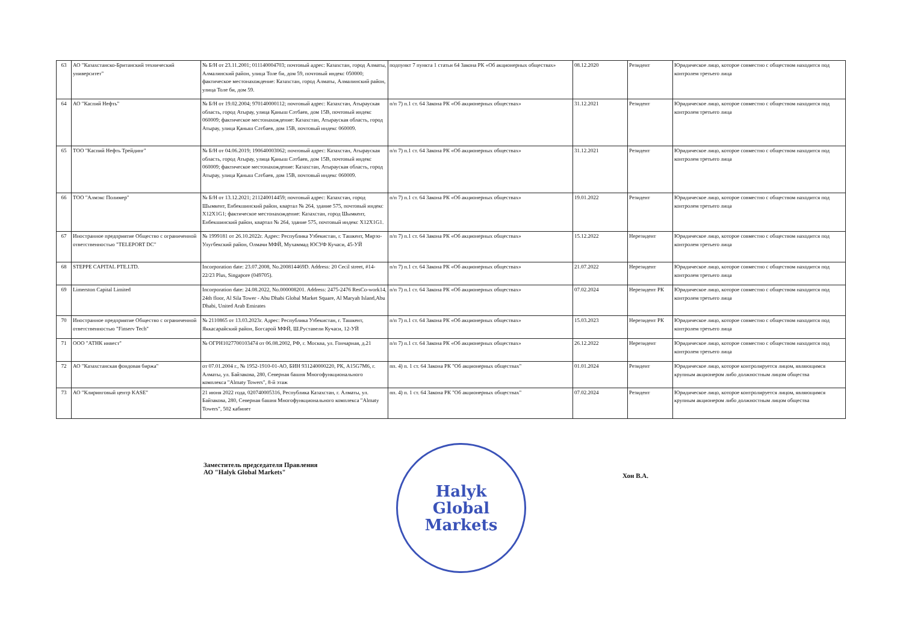| 63 | АО "Казахстанско-Британский технический университет" | № Б/Н от 23.11.2001; 011140004703; почтовый адрес: Казахстан, город Алматы, Алмалинский район, улица Толе би, дом 59, почтовый индекс 050000; фактическое местонахождение: Казахстан, город Алматы, Алмалинский район, улица Толе би, дом 59. | подпункт 7 пункта 1 статьи 64 Закона РК «Об акционерных обществах» | 08.12.2020 | Резидент | Юридическое лицо, которое совместно с обществом находится под контролем третьего лица |
| 64 | АО "Каспий Нефть" | № Б/Н от 19.02.2004; 970140000112; почтовый адрес: Казахстан, Атырауская область, город Атырау, улица Қаныш Сәтбаев, дом 15В, почтовый индекс 060009; фактическое местонахождение: Казахстан, Атырауская область, город Атырау, улица Қаныш Сәтбаев, дом 15В, почтовый индекс 060009. | п/п 7) п.1 ст. 64 Закона РК «Об акционерных обществах» | 31.12.2021 | Резидент | Юридическое лицо, которое совместно с обществом находится под контролем третьего лица |
| 65 | ТОО "Каспий Нефть Трейдинг" | № Б/Н от 04.06.2019; 190640003062; почтовый адрес: Казахстан, Атырауская область, город Атырау, улица Қаныш Сәтбаев, дом 15В, почтовый индекс 060009; фактическое местонахождение: Казахстан, Атырауская область, город Атырау, улица Қаныш Сәтбаев, дом 15В, почтовый индекс 060009. | п/п 7) п.1 ст. 64 Закона РК «Об акционерных обществах» | 31.12.2021 | Резидент | Юридическое лицо, которое совместно с обществом находится под контролем третьего лица |
| 66 | ТОО "Алмэкс Полимер" | № Б/Н от 13.12.2021; 211240014459; почтовый адрес: Казахстан, город Шымкент, Енбекшинский район, квартал № 264, здание 575, почтовый индекс X12X1G1; фактическое местонахождение: Казахстан, город Шымкент, Енбекшинский район, квартал № 264, здание 575, почтовый индекс X12X1G1. | п/п 7) п.1 ст. 64 Закона РК «Об акционерных обществах» | 19.01.2022 | Резидент | Юридическое лицо, которое совместно с обществом находится под контролем третьего лица |
| 67 | Иностранное предприятие Общество с ограниченной ответственностью "TELEPORT DC" | № 1999181 от 26.10.2022г. Адрес: Республика Узбекистан, г. Ташкент, Мирзо-Улугбекский район, Олмачи МФЙ, Мухаммад ЮСУФ Кучаси, 45-УЙ | п/п 7) п.1 ст. 64 Закона РК «Об акционерных обществах» | 15.12.2022 | Нерезидент | Юридическое лицо, которое совместно с обществом находится под контролем третьего лица |
| 68 | STEPPE CAPITAL PTE.LTD. | Incorporation date: 23.07.2008, No.200814469D. Address: 20 Cecil street, #14-22/23 Plus, Singapore (049705). | п/п 7) п.1 ст. 64 Закона РК «Об акционерных обществах» | 21.07.2022 | Нерезидент | Юридическое лицо, которое совместно с обществом находится под контролем третьего лица |
| 69 | Limerston Capital Limited | Incorporation date: 24.08.2022, No.000008201. Address: 2475-2476 ResCo-work14, 24th floor, Al Sila Tower - Abu Dhabi Global Market Square, Al Maryah Island,Abu Dhabi, United Arab Emirates | п/п 7) п.1 ст. 64 Закона РК «Об акционерных обществах» | 07.02.2024 | Нерезидент РК | Юридическое лицо, которое совместно с обществом находится под контролем третьего лица |
| 70 | Иностранное предприятие Общество с ограниченной ответственностью "Finserv Tech" | № 2110865 от 13.03.2023г. Адрес: Республика Узбекистан, г. Ташкент, Яккасарайский район, Богсарой МФЙ, Ш.Руставели Кучаси, 12-УЙ | п/п 7) п.1 ст. 64 Закона РК «Об акционерных обществах» | 15.03.2023 | Нерезидент РК | Юридическое лицо, которое совместно с обществом находится под контролем третьего лица |
| 71 | ООО "АТНК инвест" | № ОГРН1027700103474 от 06.08.2002, РФ, г. Москва, ул. Гончарная, д.21 | п/п 7) п.1 ст. 64 Закона РК «Об акционерных обществах» | 26.12.2022 | Нерезидент | Юридическое лицо, которое совместно с обществом находится под контролем третьего лица |
| 72 | АО "Казахстанская фондовая биржа" | от 07.01.2004 г., № 1952-1910-01-АО, БИН 931240000220, РК, A15G7M6, г. Алматы, ул. Байзакова, 280, Северная башня Многофункционального комплекса "Almaty Towers", 8-й этаж | пп. 4) п. 1 ст. 64 Закона РК "Об акционерных обществах" | 01.01.2024 | Резидент | Юридическое лицо, которое контролируется лицом, являющимся крупным акционером либо должностным лицом общества |
| 73 | АО "Клиринговый центр KASE" | 21 июня 2022 года, 020740005316, Республика Казахстан, г. Алматы, ул. Байзакова, 280, Северная башня Многофункционального комплекса "Almaty Towers", 502 кабинет | пп. 4) п. 1 ст. 64 Закона РК "Об акционерных обществах" | 07.02.2024 | Резидент | Юридическое лицо, которое контролируется лицом, являющимся крупным акционером либо должностным лицом общества |
Заместитель председателя Правления
АО "Halyk Global Markets"
Halyk
Global
Markets
Хон В.А.